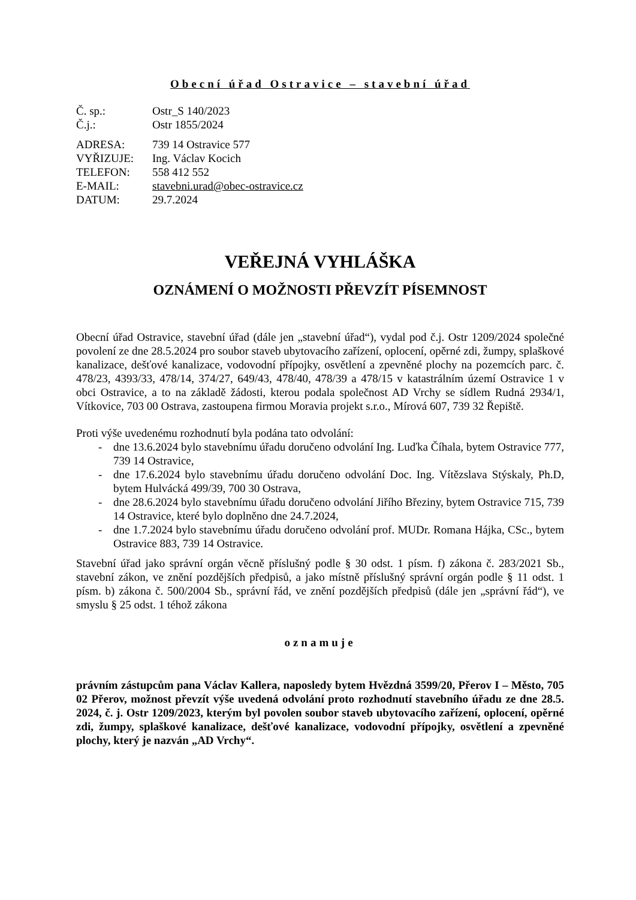Obecní úřad Ostravice – stavební úřad
Č. sp.:
Ostr_S 140/2023
Č.j.:
Ostr 1855/2024
ADRESA:
739 14 Ostravice 577
VYŘIZUJE:
Ing. Václav Kocich
TELEFON:
558 412 552
E-MAIL:
stavebni.urad@obec-ostravice.cz
DATUM:
29.7.2024
VEŘEJNÁ VYHLÁŠKA
OZNÁMENÍ O MOŽNOSTI PŘEVZÍT PÍSEMNOST
Obecní úřad Ostravice, stavební úřad (dále jen „stavební úřad“), vydal pod č.j. Ostr 1209/2024 společné povolení ze dne 28.5.2024 pro soubor staveb ubytovacího zařízení, oplocení, opěrné zdi, žumpy, splaškové kanalizace, dešťové kanalizace, vodovodní přípojky, osvětlení a zpevněné plochy na pozemcích parc. č. 478/23, 4393/33, 478/14, 374/27, 649/43, 478/40, 478/39 a 478/15 v katastrálním území Ostravice 1 v obci Ostravice, a to na základě žádosti, kterou podala společnost AD Vrchy se sídlem Rudná 2934/1, Vítkovice, 703 00 Ostrava, zastoupena firmou Moravia projekt s.r.o., Mírová 607, 739 32 Řepiště.
Proti výše uvedenému rozhodnutí byla podána tato odvolání:
- dne 13.6.2024 bylo stavebnímu úřadu doručeno odvolání Ing. Luďka Číhala, bytem Ostravice 777, 739 14 Ostravice,
- dne 17.6.2024 bylo stavebnímu úřadu doručeno odvolání Doc. Ing. Vítězslava Stýskaly, Ph.D, bytem Hulvácká 499/39, 700 30 Ostrava,
- dne 28.6.2024 bylo stavebnímu úřadu doručeno odvolání Jiřího Březiny, bytem Ostravice 715, 739 14 Ostravice, které bylo doplněno dne 24.7.2024,
- dne 1.7.2024 bylo stavebnímu úřadu doručeno odvolání prof. MUDr. Romana Hájka, CSc., bytem Ostravice 883, 739 14 Ostravice.
Stavební úřad jako správní orgán věcně příslušný podle § 30 odst. 1 písm. f) zákona č. 283/2021 Sb., stavební zákon, ve znění pozdějších předpisů, a jako místně příslušný správní orgán podle § 11 odst. 1 písm. b) zákona č. 500/2004 Sb., správní řád, ve znění pozdějších předpisů (dále jen „správní řád“), ve smyslu § 25 odst. 1 téhož zákona
oznamuje
právním zástupcům pana Václav Kallera, naposledy bytem Hvězdná 3599/20, Přerov I – Město, 705 02 Přerov, možnost převzít výše uvedená odvolání proto rozhodnutí stavebního úřadu ze dne 28.5. 2024, č. j. Ostr 1209/2023, kterým byl povolen soubor staveb ubytovacího zařízení, oplocení, opěrné zdi, žumpy, splaškové kanalizace, dešťové kanalizace, vodovodní přípojky, osvětlení a zpevněné plochy, který je nazván „AD Vrchy“.